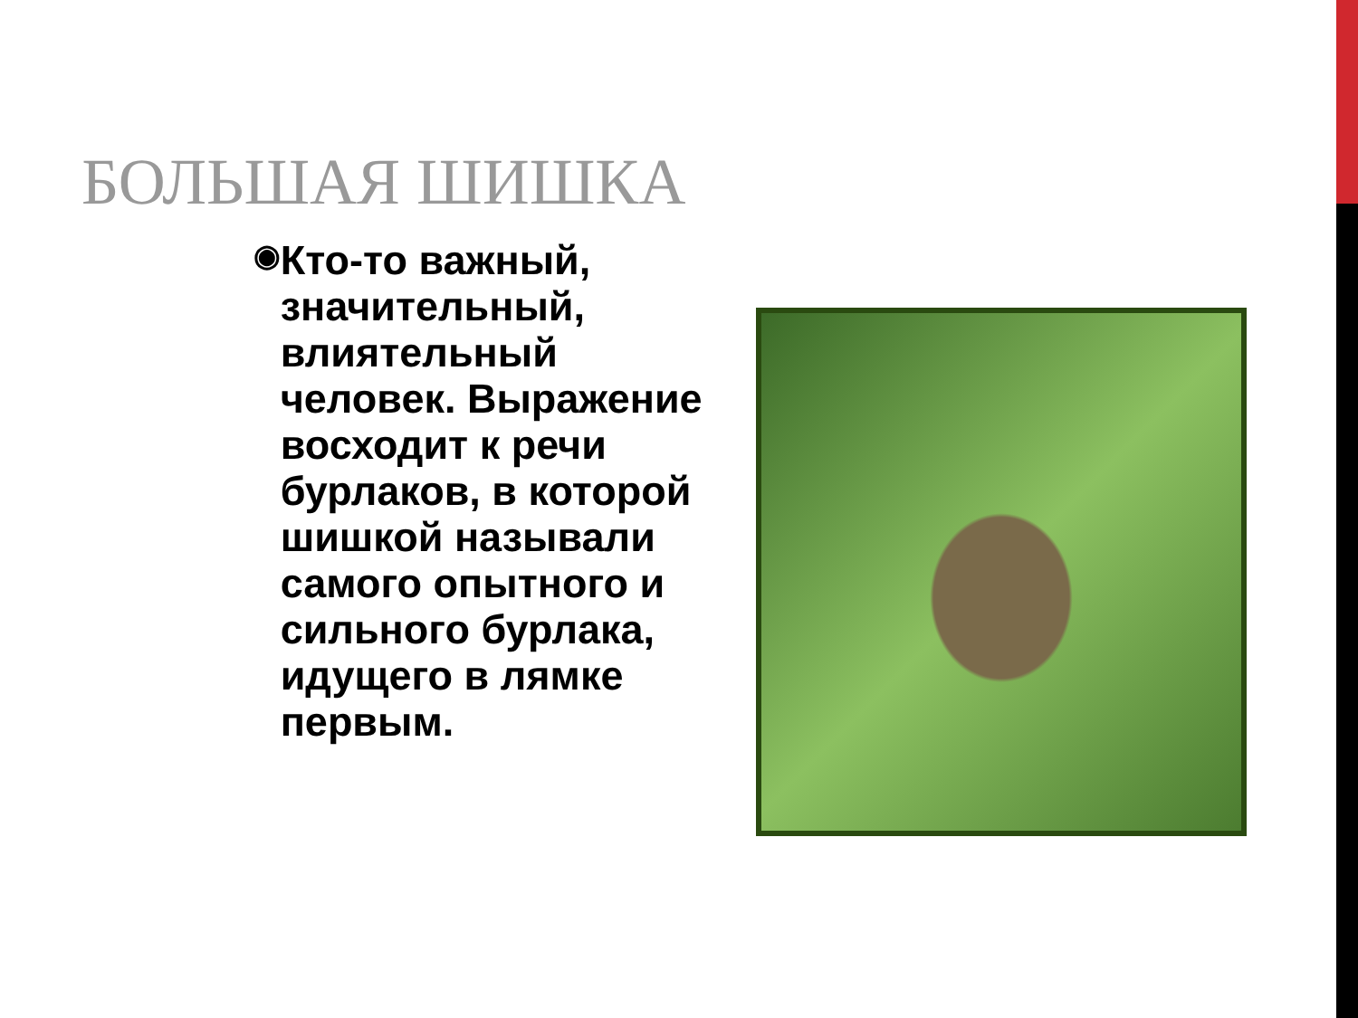БОЛЬШАЯ ШИШКА
◉
Кто-то важный, значительный, влиятельный человек. Выражение восходит к речи бурлаков, в которой шишкой называли самого опытного и сильного бурлака, идущего в лямке первым.